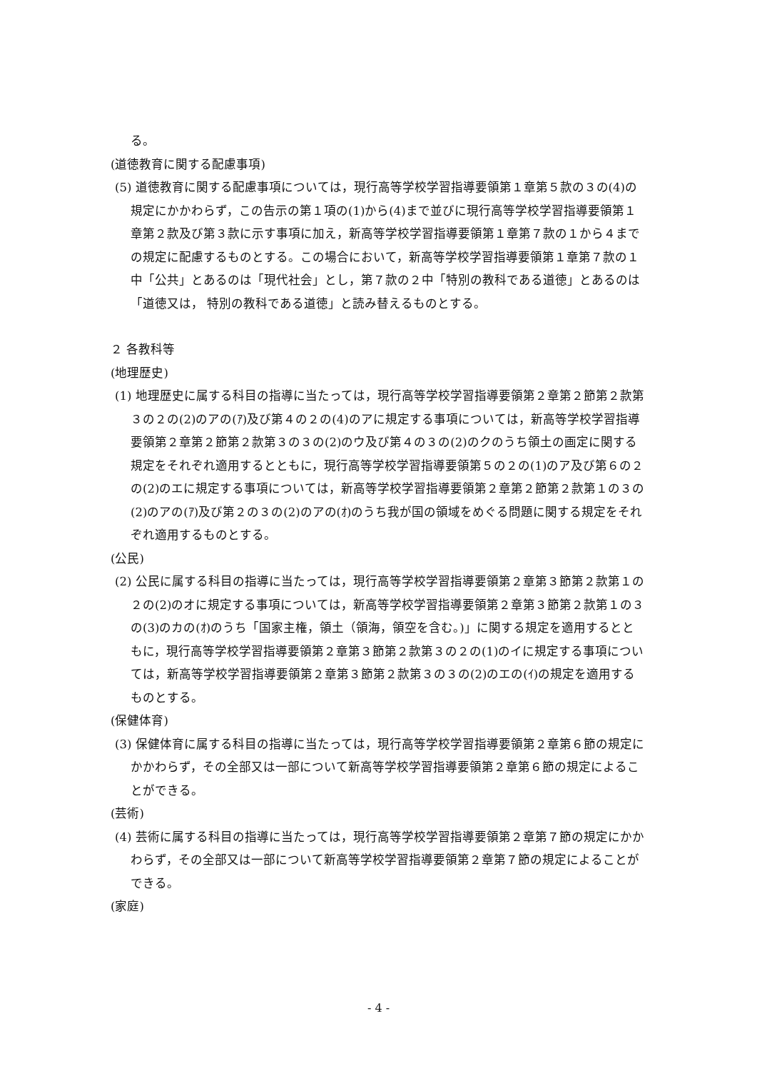る。
(道徳教育に関する配慮事項)
(5) 道徳教育に関する配慮事項については，現行高等学校学習指導要領第１章第５款の３の(4)の規定にかかわらず，この告示の第１項の(1)から(4)まで並びに現行高等学校学習指導要領第１章第２款及び第３款に示す事項に加え，新高等学校学習指導要領第１章第７款の１から４までの規定に配慮するものとする。この場合において，新高等学校学習指導要領第１章第７款の１中「公共」とあるのは「現代社会」とし，第７款の２中「特別の教科である道徳」とあるのは「道徳又は， 特別の教科である道徳」と読み替えるものとする。
２ 各教科等
(地理歴史)
(1) 地理歴史に属する科目の指導に当たっては，現行高等学校学習指導要領第２章第２節第２款第３の２の(2)のアの(ｱ)及び第４の２の(4)のアに規定する事項については，新高等学校学習指導要領第２章第２節第２款第３の３の(2)のウ及び第４の３の(2)のクのうち領土の画定に関する規定をそれぞれ適用するとともに，現行高等学校学習指導要領第５の２の(1)のア及び第６の２の(2)のエに規定する事項については，新高等学校学習指導要領第２章第２節第２款第１の３の(2)のアの(ｱ)及び第２の３の(2)のアの(ｵ)のうち我が国の領域をめぐる問題に関する規定をそれぞれ適用するものとする。
(公民)
(2) 公民に属する科目の指導に当たっては，現行高等学校学習指導要領第２章第３節第２款第１の２の(2)のオに規定する事項については，新高等学校学習指導要領第２章第３節第２款第１の３の(3)のカの(ｵ)のうち「国家主権，領土（領海，領空を含む。)」に関する規定を適用するとともに，現行高等学校学習指導要領第２章第３節第２款第３の２の(1)のイに規定する事項については，新高等学校学習指導要領第２章第３節第２款第３の３の(2)のエの(ｲ)の規定を適用するものとする。
(保健体育)
(3) 保健体育に属する科目の指導に当たっては，現行高等学校学習指導要領第２章第６節の規定にかかわらず，その全部又は一部について新高等学校学習指導要領第２章第６節の規定によることができる。
(芸術)
(4) 芸術に属する科目の指導に当たっては，現行高等学校学習指導要領第２章第７節の規定にかかわらず，その全部又は一部について新高等学校学習指導要領第２章第７節の規定によることができる。
(家庭)
- 4 -